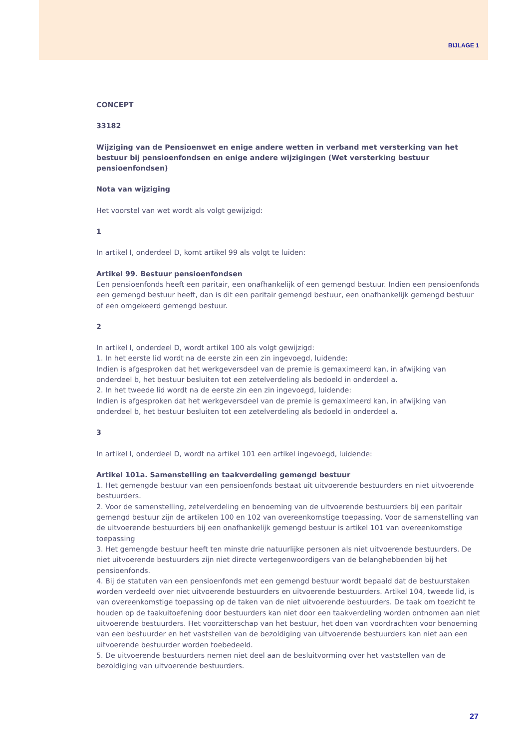BIJLAGE 1
CONCEPT
33182
Wijziging van de Pensioenwet en enige andere wetten in verband met versterking van het bestuur bij pensioenfondsen en enige andere wijzigingen (Wet versterking bestuur pensioenfondsen)
Nota van wijziging
Het voorstel van wet wordt als volgt gewijzigd:
1
In artikel I, onderdeel D, komt artikel 99 als volgt te luiden:
Artikel 99. Bestuur pensioenfondsen
Een pensioenfonds heeft een paritair, een onafhankelijk of een gemengd bestuur. Indien een pensioenfonds een gemengd bestuur heeft, dan is dit een paritair gemengd bestuur, een onafhankelijk gemengd bestuur of een omgekeerd gemengd bestuur.
2
In artikel I, onderdeel D, wordt artikel 100 als volgt gewijzigd:
1. In het eerste lid wordt na de eerste zin een zin ingevoegd, luidende:
Indien is afgesproken dat het werkgeversdeel van de premie is gemaximeerd kan, in afwijking van onderdeel b, het bestuur besluiten tot een zetelverdeling als bedoeld in onderdeel a.
2. In het tweede lid wordt na de eerste zin een zin ingevoegd, luidende:
Indien is afgesproken dat het werkgeversdeel van de premie is gemaximeerd kan, in afwijking van onderdeel b, het bestuur besluiten tot een zetelverdeling als bedoeld in onderdeel a.
3
In artikel I, onderdeel D, wordt na artikel 101 een artikel ingevoegd, luidende:
Artikel 101a. Samenstelling en taakverdeling gemengd bestuur
1. Het gemengde bestuur van een pensioenfonds bestaat uit uitvoerende bestuurders en niet uitvoerende bestuurders.
2. Voor de samenstelling, zetelverdeling en benoeming van de uitvoerende bestuurders bij een paritair gemengd bestuur zijn de artikelen 100 en 102 van overeenkomstige toepassing. Voor de samenstelling van de uitvoerende bestuurders bij een onafhankelijk gemengd bestuur is artikel 101 van overeenkomstige toepassing
3. Het gemengde bestuur heeft ten minste drie natuurlijke personen als niet uitvoerende bestuurders. De niet uitvoerende bestuurders zijn niet directe vertegenwoordigers van de belanghebbenden bij het pensioenfonds.
4. Bij de statuten van een pensioenfonds met een gemengd bestuur wordt bepaald dat de bestuurstaken worden verdeeld over niet uitvoerende bestuurders en uitvoerende bestuurders. Artikel 104, tweede lid, is van overeenkomstige toepassing op de taken van de niet uitvoerende bestuurders. De taak om toezicht te houden op de taakuitoefening door bestuurders kan niet door een taakverdeling worden ontnomen aan niet uitvoerende bestuurders. Het voorzitterschap van het bestuur, het doen van voordrachten voor benoeming van een bestuurder en het vaststellen van de bezoldiging van uitvoerende bestuurders kan niet aan een uitvoerende bestuurder worden toebedeeld.
5. De uitvoerende bestuurders nemen niet deel aan de besluitvorming over het vaststellen van de bezoldiging van uitvoerende bestuurders.
27